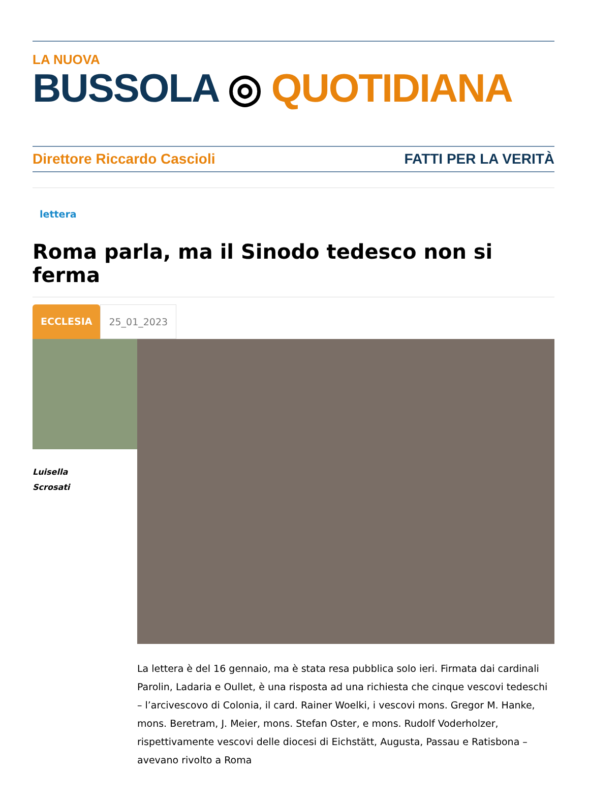LA NUOVA
BUSSOLA ◎ QUOTIDIANA
Direttore Riccardo Cascioli FATTI PER LA VERITÀ
lettera
Roma parla, ma il Sinodo tedesco non si ferma
ECCLESIA 25_01_2023
Luisella
Scrosati
La lettera è del 16 gennaio, ma è stata resa pubblica solo ieri. Firmata dai cardinali Parolin, Ladaria e Oullet, è una risposta ad una richiesta che cinque vescovi tedeschi – l’arcivescovo di Colonia, il card. Rainer Woelki, i vescovi mons. Gregor M. Hanke, mons. Beretram, J. Meier, mons. Stefan Oster, e mons. Rudolf Voderholzer, rispettivamente vescovi delle diocesi di Eichstätt, Augusta, Passau e Ratisbona – avevano rivolto a Roma